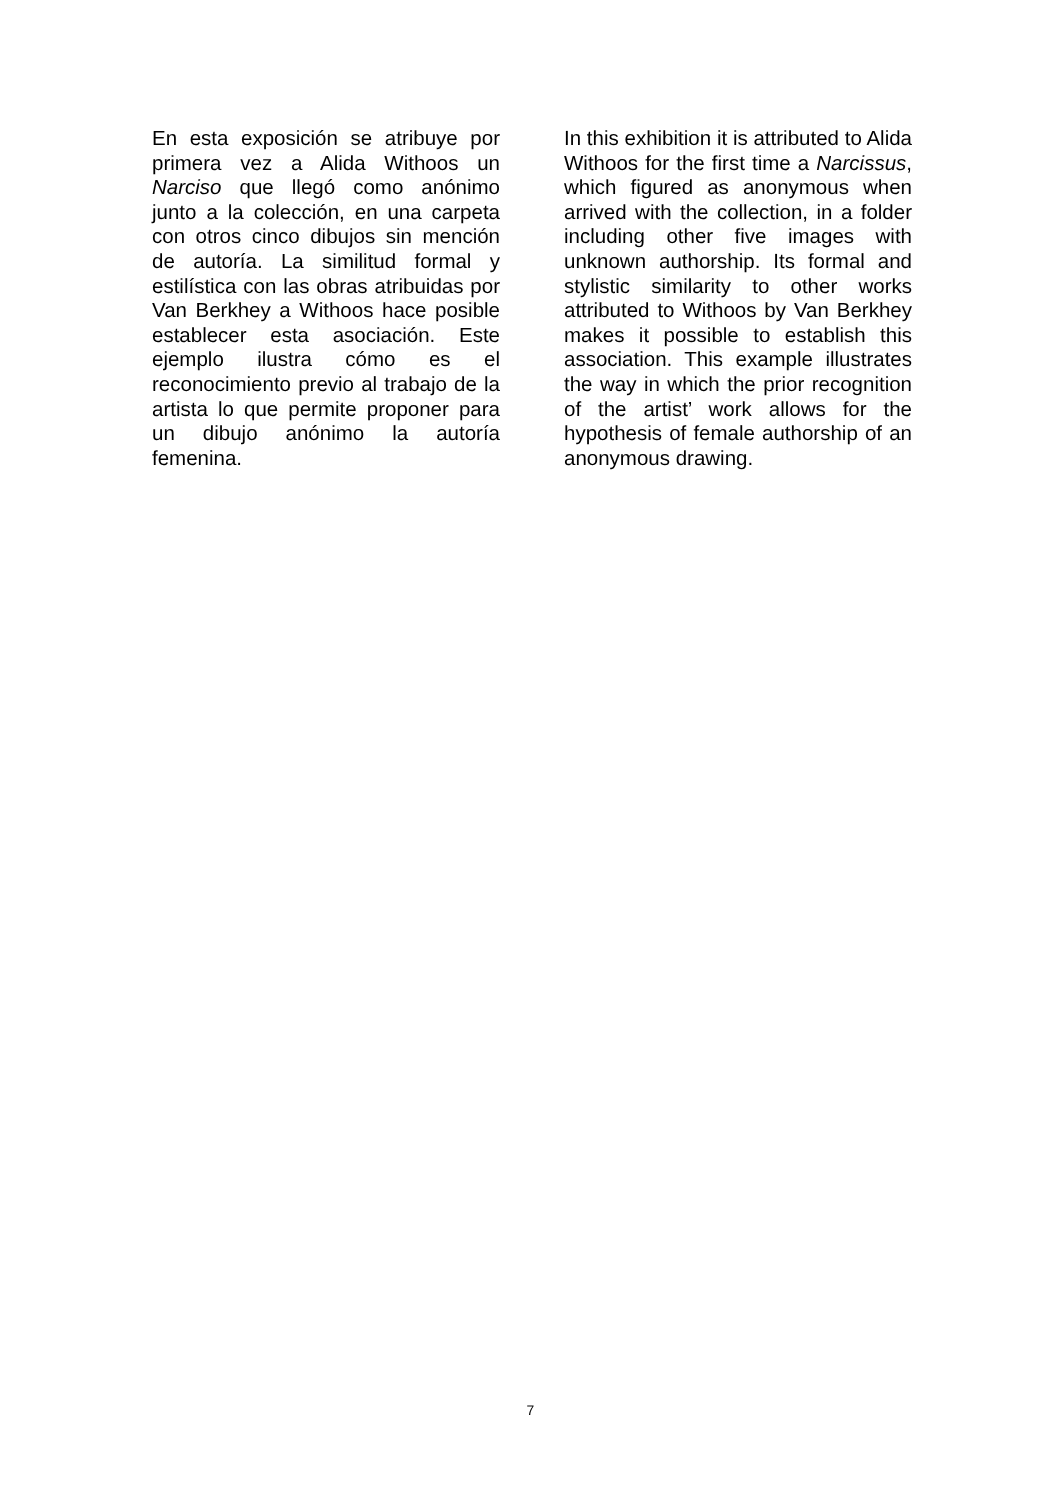En esta exposición se atribuye por primera vez a Alida Withoos un Narciso que llegó como anónimo junto a la colección, en una carpeta con otros cinco dibujos sin mención de autoría. La similitud formal y estilística con las obras atribuidas por Van Berkhey a Withoos hace posible establecer esta asociación. Este ejemplo ilustra cómo es el reconocimiento previo al trabajo de la artista lo que permite proponer para un dibujo anónimo la autoría femenina.
In this exhibition it is attributed to Alida Withoos for the first time a Narcissus, which figured as anonymous when arrived with the collection, in a folder including other five images with unknown authorship. Its formal and stylistic similarity to other works attributed to Withoos by Van Berkhey makes it possible to establish this association. This example illustrates the way in which the prior recognition of the artist’ work allows for the hypothesis of female authorship of an anonymous drawing.
7